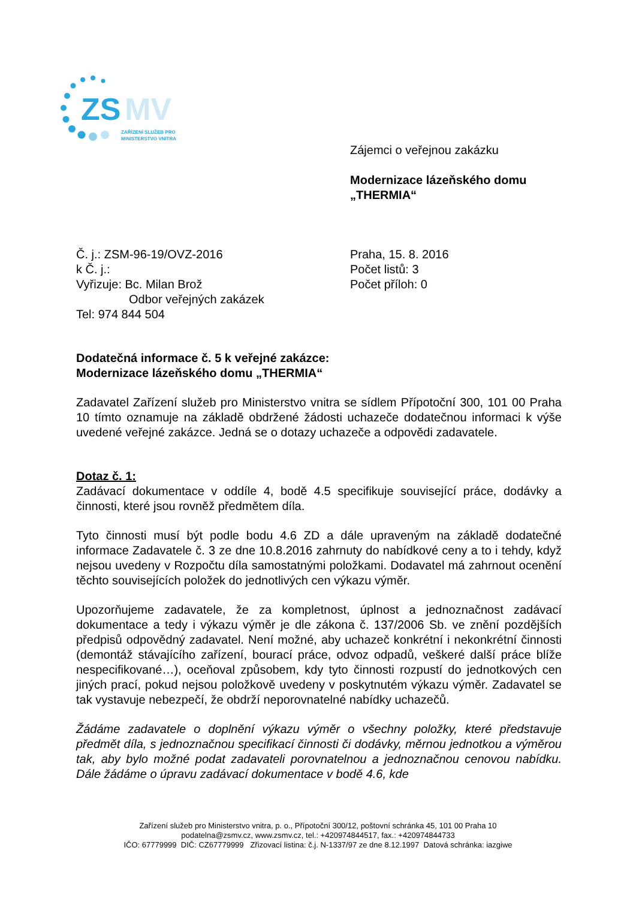ZS
MV
ZAŘÍZENÍ SLUŽEB PRO
MINISTERSTVO VNITRA
Zájemci o veřejnou zakázku
Modernizace lázeňského domu
„THERMIA“
Č. j.: ZSM-96-19/OVZ-2016
k Č. j.:
Vyřizuje: Bc. Milan Brož
Odbor veřejných zakázek
Tel: 974 844 504
Praha, 15. 8. 2016
Počet listů: 3
Počet příloh: 0
Dodatečná informace č. 5 k veřejné zakázce:
Modernizace lázeňského domu „THERMIA“
Zadavatel Zařízení služeb pro Ministerstvo vnitra se sídlem Přípotoční 300, 101 00 Praha 10 tímto oznamuje na základě obdržené žádosti uchazeče dodatečnou informaci k výše uvedené veřejné zakázce. Jedná se o dotazy uchazeče a odpovědi zadavatele.
Dotaz č. 1:
Zadávací dokumentace v oddíle 4, bodě 4.5 specifikuje související práce, dodávky a činnosti, které jsou rovněž předmětem díla.
Tyto činnosti musí být podle bodu 4.6 ZD a dále upraveným na základě dodatečné informace Zadavatele č. 3 ze dne 10.8.2016 zahrnuty do nabídkové ceny a to i tehdy, když nejsou uvedeny v Rozpočtu díla samostatnými položkami. Dodavatel má zahrnout ocenění těchto souvisejících položek do jednotlivých cen výkazu výměr.
Upozorňujeme zadavatele, že za kompletnost, úplnost a jednoznačnost zadávací dokumentace a tedy i výkazu výměr je dle zákona č. 137/2006 Sb. ve znění pozdějších předpisů odpovědný zadavatel. Není možné, aby uchazeč konkrétní i nekonkrétní činnosti (demontáž stávajícího zařízení, bourací práce, odvoz odpadů, veškeré další práce blíže nespecifikované…), oceňoval způsobem, kdy tyto činnosti rozpustí do jednotkových cen jiných prací, pokud nejsou položkově uvedeny v poskytnutém výkazu výměr. Zadavatel se tak vystavuje nebezpečí, že obdrží neporovnatelné nabídky uchazečů.
Žádáme zadavatele o doplnění výkazu výměr o všechny položky, které představuje předmět díla, s jednoznačnou specifikací činnosti či dodávky, měrnou jednotkou a výměrou tak, aby bylo možné podat zadavateli porovnatelnou a jednoznačnou cenovou nabídku. Dále žádáme o úpravu zadávací dokumentace v bodě 4.6, kde
Zařízení služeb pro Ministerstvo vnitra, p. o., Přípotoční 300/12, poštovní schránka 45, 101 00 Praha 10
podatelna@zsmv.cz, www.zsmv.cz, tel.: +420974844517, fax.: +420974844733
IČO: 67779999 DIČ: CZ67779999 Zřizovací listina: č.j. N-1337/97 ze dne 8.12.1997 Datová schránka: iazgiwe